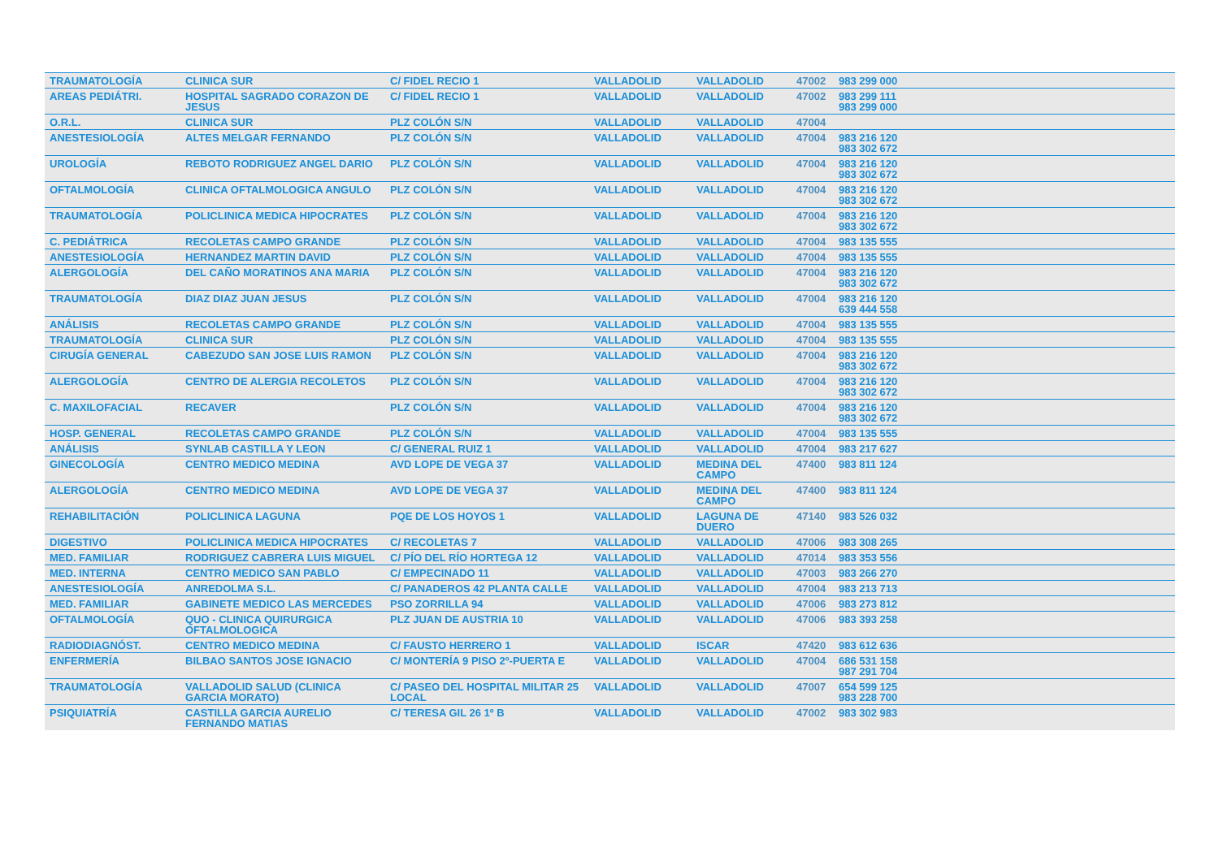| TRAUMATOLOGÍA | CLINICA SUR | C/ FIDEL RECIO 1 | VALLADOLID | VALLADOLID | 47002 | 983 299 000 |
| AREAS PEDIÁTRI. | HOSPITAL SAGRADO CORAZON DE JESUS | C/ FIDEL RECIO 1 | VALLADOLID | VALLADOLID | 47002 | 983 299 111 983 299 000 |
| O.R.L. | CLINICA SUR | PLZ COLÓN S/N | VALLADOLID | VALLADOLID | 47004 | |
| ANESTESIOLOGÍA | ALTES MELGAR FERNANDO | PLZ COLÓN S/N | VALLADOLID | VALLADOLID | 47004 | 983 216 120 983 302 672 |
| UROLOGÍA | REBOTO RODRIGUEZ ANGEL DARIO | PLZ COLÓN S/N | VALLADOLID | VALLADOLID | 47004 | 983 216 120 983 302 672 |
| OFTALMOLOGÍA | CLINICA OFTALMOLOGICA ANGULO | PLZ COLÓN S/N | VALLADOLID | VALLADOLID | 47004 | 983 216 120 983 302 672 |
| TRAUMATOLOGÍA | POLICLINICA MEDICA HIPOCRATES | PLZ COLÓN S/N | VALLADOLID | VALLADOLID | 47004 | 983 216 120 983 302 672 |
| C. PEDIÁTRICA | RECOLETAS CAMPO GRANDE | PLZ COLÓN S/N | VALLADOLID | VALLADOLID | 47004 | 983 135 555 |
| ANESTESIOLOGÍA | HERNANDEZ MARTIN DAVID | PLZ COLÓN S/N | VALLADOLID | VALLADOLID | 47004 | 983 135 555 |
| ALERGOLOGÍA | DEL CAÑO MORATINOS ANA MARIA | PLZ COLÓN S/N | VALLADOLID | VALLADOLID | 47004 | 983 216 120 983 302 672 |
| TRAUMATOLOGÍA | DIAZ DIAZ JUAN JESUS | PLZ COLÓN S/N | VALLADOLID | VALLADOLID | 47004 | 983 216 120 639 444 558 |
| ANÁLISIS | RECOLETAS CAMPO GRANDE | PLZ COLÓN S/N | VALLADOLID | VALLADOLID | 47004 | 983 135 555 |
| TRAUMATOLOGÍA | CLINICA SUR | PLZ COLÓN S/N | VALLADOLID | VALLADOLID | 47004 | 983 135 555 |
| CIRUGÍA GENERAL | CABEZUDO SAN JOSE LUIS RAMON | PLZ COLÓN S/N | VALLADOLID | VALLADOLID | 47004 | 983 216 120 983 302 672 |
| ALERGOLOGÍA | CENTRO DE ALERGIA RECOLETOS | PLZ COLÓN S/N | VALLADOLID | VALLADOLID | 47004 | 983 216 120 983 302 672 |
| C. MAXILOFACIAL | RECAVER | PLZ COLÓN S/N | VALLADOLID | VALLADOLID | 47004 | 983 216 120 983 302 672 |
| HOSP. GENERAL | RECOLETAS CAMPO GRANDE | PLZ COLÓN S/N | VALLADOLID | VALLADOLID | 47004 | 983 135 555 |
| ANÁLISIS | SYNLAB CASTILLA Y LEON | C/ GENERAL RUIZ 1 | VALLADOLID | VALLADOLID | 47004 | 983 217 627 |
| GINECOLOGÍA | CENTRO MEDICO MEDINA | AVD LOPE DE VEGA 37 | VALLADOLID | MEDINA DEL CAMPO | 47400 | 983 811 124 |
| ALERGOLOGÍA | CENTRO MEDICO MEDINA | AVD LOPE DE VEGA 37 | VALLADOLID | MEDINA DEL CAMPO | 47400 | 983 811 124 |
| REHABILITACIÓN | POLICLINICA LAGUNA | PQE DE LOS HOYOS 1 | VALLADOLID | LAGUNA DE DUERO | 47140 | 983 526 032 |
| DIGESTIVO | POLICLINICA MEDICA HIPOCRATES | C/ RECOLETAS 7 | VALLADOLID | VALLADOLID | 47006 | 983 308 265 |
| MED. FAMILIAR | RODRIGUEZ CABRERA LUIS MIGUEL | C/ PÍO DEL RÍO HORTEGA 12 | VALLADOLID | VALLADOLID | 47014 | 983 353 556 |
| MED. INTERNA | CENTRO MEDICO SAN PABLO | C/ EMPECINADO 11 | VALLADOLID | VALLADOLID | 47003 | 983 266 270 |
| ANESTESIOLOGÍA | ANREDOLMA S.L. | C/ PANADEROS 42 PLANTA CALLE | VALLADOLID | VALLADOLID | 47004 | 983 213 713 |
| MED. FAMILIAR | GABINETE MEDICO LAS MERCEDES | PSO ZORRILLA 94 | VALLADOLID | VALLADOLID | 47006 | 983 273 812 |
| OFTALMOLOGÍA | QUO - CLINICA QUIRURGICA OFTALMOLOGICA | PLZ JUAN DE AUSTRIA 10 | VALLADOLID | VALLADOLID | 47006 | 983 393 258 |
| RADIODIAGNÓST. | CENTRO MEDICO MEDINA | C/ FAUSTO HERRERO 1 | VALLADOLID | ISCAR | 47420 | 983 612 636 |
| ENFERMERÍA | BILBAO SANTOS JOSE IGNACIO | C/ MONTERÍA 9 PISO 2º-PUERTA E | VALLADOLID | VALLADOLID | 47004 | 686 531 158 987 291 704 |
| TRAUMATOLOGÍA | VALLADOLID SALUD (CLINICA GARCIA MORATO) | C/ PASEO DEL HOSPITAL MILITAR 25 LOCAL | VALLADOLID | VALLADOLID | 47007 | 654 599 125 983 228 700 |
| PSIQUIATRÍA | CASTILLA GARCIA AURELIO FERNANDO MATIAS | C/ TERESA GIL 26 1º B | VALLADOLID | VALLADOLID | 47002 | 983 302 983 |